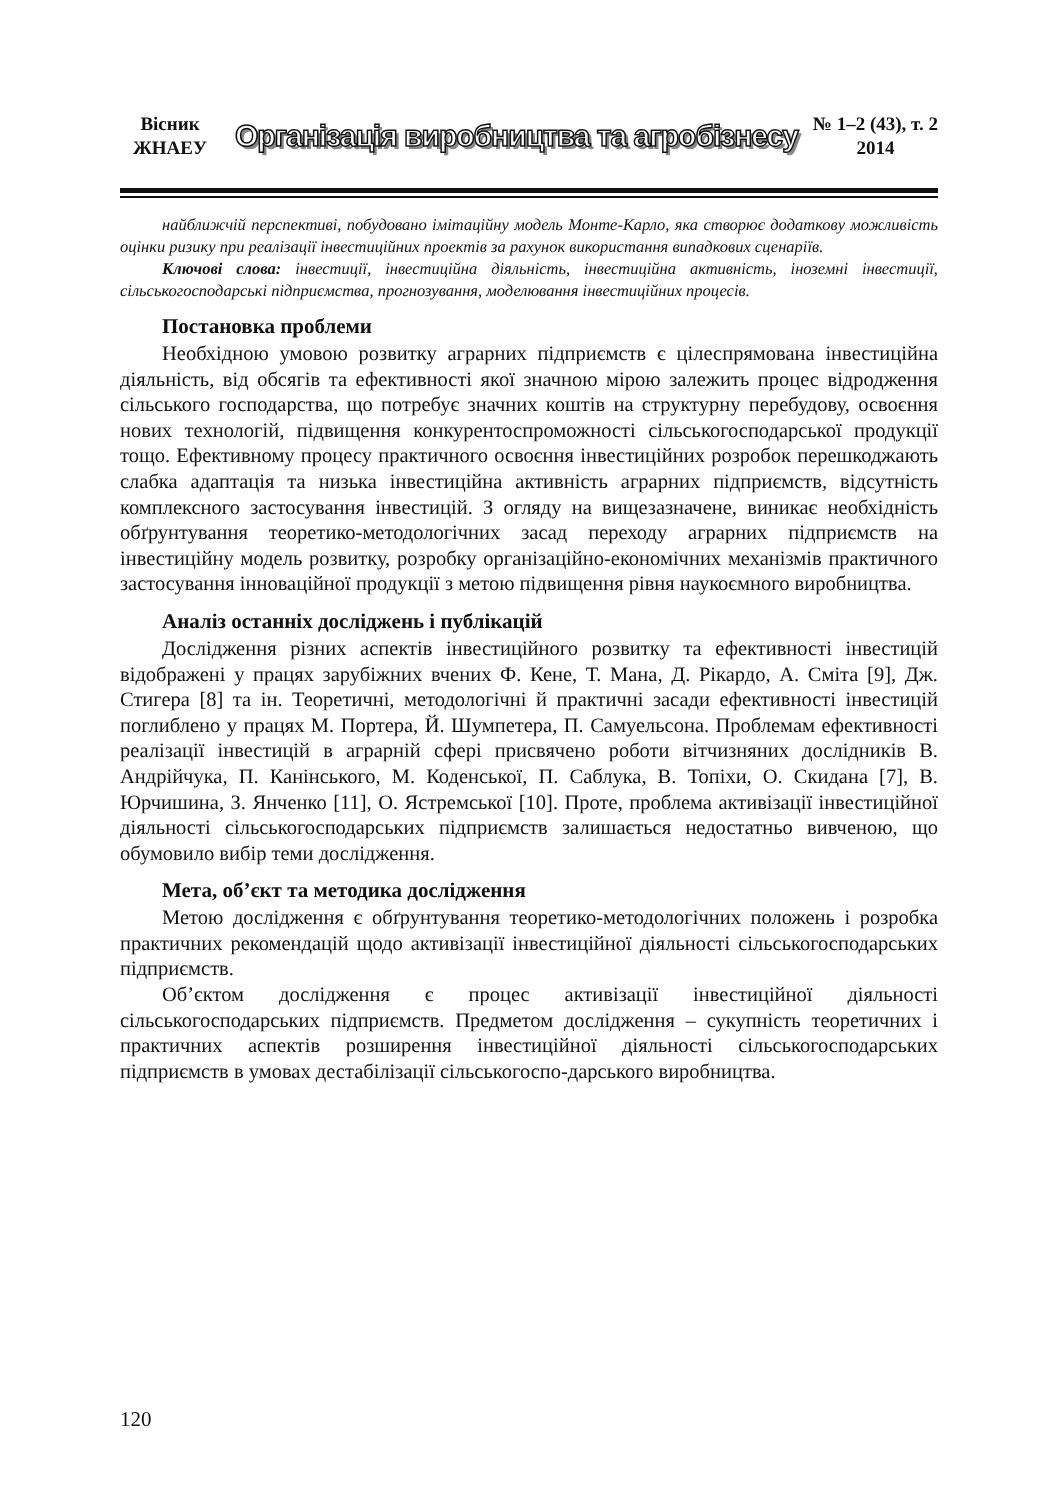Вісник
ЖНАЕУ
Організація виробництва та агробізнесу
№ 1–2 (43), т. 2
2014
найближчій перспективі, побудовано імітаційну модель Монте-Карло, яка створює додаткову можливість оцінки ризику при реалізації інвестиційних проектів за рахунок використання випадкових сценаріїв.
Ключові слова: інвестиції, інвестиційна діяльність, інвестиційна активність, іноземні інвестиції, сільськогосподарські підприємства, прогнозування, моделювання інвестиційних процесів.
Постановка проблеми
Необхідною умовою розвитку аграрних підприємств є цілеспрямована інвестиційна діяльність, від обсягів та ефективності якої значною мірою залежить процес відродження сільського господарства, що потребує значних коштів на структурну перебудову, освоєння нових технологій, підвищення конкурентоспроможності сільськогосподарської продукції тощо. Ефективному процесу практичного освоєння інвестиційних розробок перешкоджають слабка адаптація та низька інвестиційна активність аграрних підприємств, відсутність комплексного застосування інвестицій. З огляду на вищезазначене, виникає необхідність обґрунтування теоретико-методологічних засад переходу аграрних підприємств на інвестиційну модель розвитку, розробку організаційно-економічних механізмів практичного застосування інноваційної продукції з метою підвищення рівня наукоємного виробництва.
Аналіз останніх досліджень і публікацій
Дослідження різних аспектів інвестиційного розвитку та ефективності інвестицій відображені у працях зарубіжних вчених Ф. Кене, Т. Мана, Д. Рікардо, А. Сміта [9], Дж. Стигера [8] та ін. Теоретичні, методологічні й практичні засади ефективності інвестицій поглиблено у працях М. Портера, Й. Шумпетера, П. Самуельсона. Проблемам ефективності реалізації інвестицій в аграрній сфері присвячено роботи вітчизняних дослідників В. Андрійчука, П. Канінського, М. Коденської, П. Саблука, В. Топіхи, О. Скидана [7], В. Юрчишина, З. Янченко [11], О. Ястремської [10]. Проте, проблема активізації інвестиційної діяльності сільськогосподарських підприємств залишається недостатньо вивченою, що обумовило вибір теми дослідження.
Мета, об’єкт та методика дослідження
Метою дослідження є обґрунтування теоретико-методологічних положень і розробка практичних рекомендацій щодо активізації інвестиційної діяльності сільськогосподарських підприємств.
Об’єктом дослідження є процес активізації інвестиційної діяльності сільськогосподарських підприємств. Предметом дослідження – сукупність теоретичних і практичних аспектів розширення інвестиційної діяльності сільськогосподарських підприємств в умовах дестабілізації сільськогоспо-дарського виробництва.
120